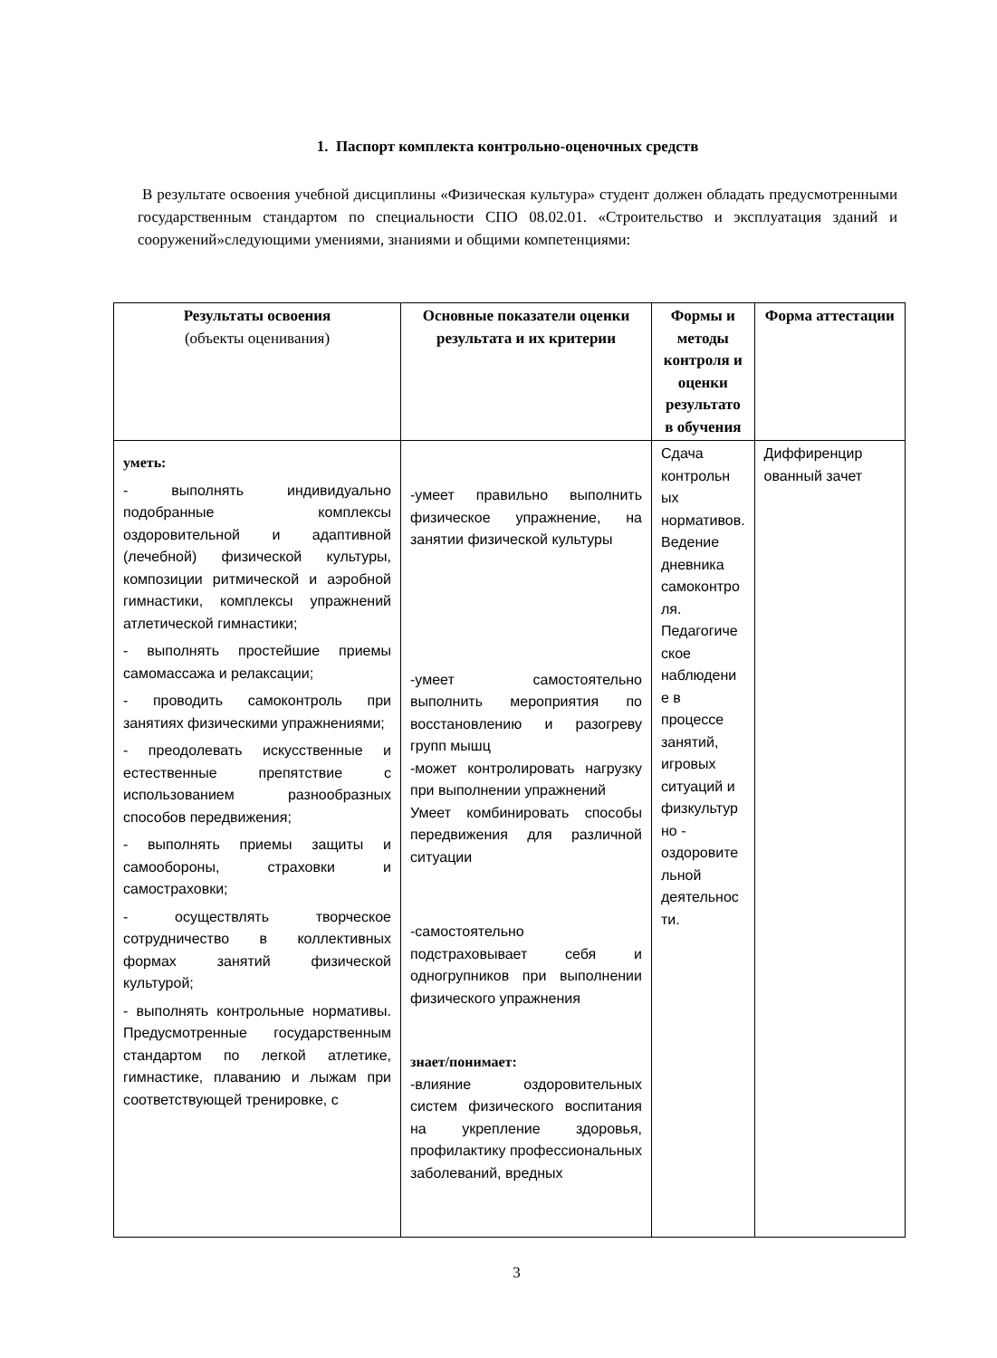1. Паспорт комплекта контрольно-оценочных средств
В результате освоения учебной дисциплины «Физическая культура» студент должен обладать предусмотренными государственным стандартом по специальности СПО 08.02.01. «Строительство и эксплуатация зданий и сооружений»следующими умениями, знаниями и общими компетенциями:
| Результаты освоения (объекты оценивания) | Основные показатели оценки результата и их критерии | Формы и методы контроля и оценки результато в обучения | Форма аттестации |
| --- | --- | --- | --- |
| уметь: - выполнять индивидуально подобранные комплексы оздоровительной и адаптивной (лечебной) физической культуры, композиции ритмической и аэробной гимнастики, комплексы упражнений атлетической гимнастики; - выполнять простейшие приемы самомассажа и релаксации; - проводить самоконтроль при занятиях физическими упражнениями; - преодолевать искусственные и естественные препятствие с использованием разнообразных способов передвижения; - выполнять приемы защиты и самообороны, страховки и самостраховки; - осуществлять творческое сотрудничество в коллективных формах занятий физической культурой; - выполнять контрольные нормативы. Предусмотренные государственным стандартом по легкой атлетике, гимнастике, плаванию и лыжам при соответствующей тренировке, с | -умеет правильно выполнить физическое упражнение, на занятии физической культуры -умеет самостоятельно выполнить мероприятия по восстановлению и разогреву групп мышц -может контролировать нагрузку при выполнении упражнений Умеет комбинировать способы передвижения для различной ситуации -самостоятельно подстраховывает себя и одногрупников при выполнении физического упражнения знает/понимает: -влияние оздоровительных систем физического воспитания на укрепление здоровья, профилактику профессиональных заболеваний, вредных | Сдача контрольн ых нормативов. Ведение дневника самоконтро ля. Педагогиче ское наблюдени е в процессе занятий, игровых ситуаций и физкультур но - оздоровите льной деятельнос ти. | Диффиренцир ованный зачет |
3